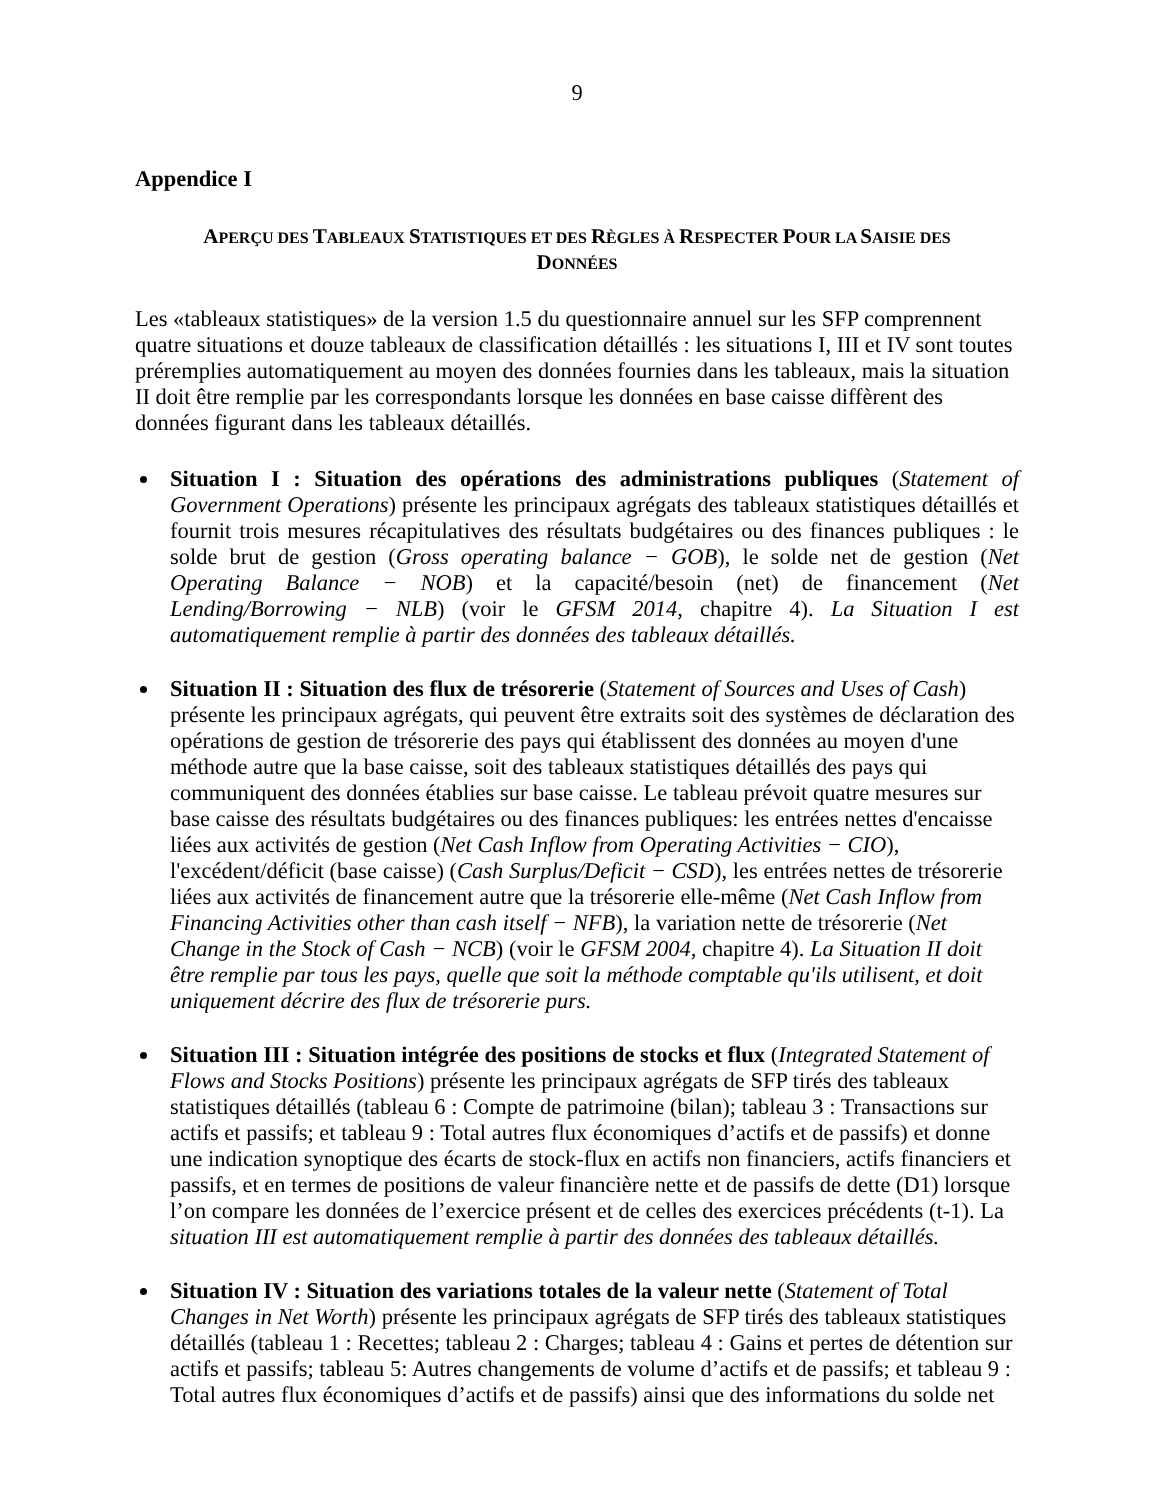9
Appendice I
APERÇU DES TABLEAUX STATISTIQUES ET DES RÈGLES À RESPECTER POUR LA SAISIE DES DONNÉES
Les «tableaux statistiques» de la version 1.5 du questionnaire annuel sur les SFP comprennent quatre situations et douze tableaux de classification détaillés : les situations I, III et IV sont toutes préremplies automatiquement au moyen des données fournies dans les tableaux, mais la situation II doit être remplie par les correspondants lorsque les données en base caisse diffèrent des données figurant dans les tableaux détaillés.
Situation I : Situation des opérations des administrations publiques (Statement of Government Operations) présente les principaux agrégats des tableaux statistiques détaillés et fournit trois mesures récapitulatives des résultats budgétaires ou des finances publiques : le solde brut de gestion (Gross operating balance − GOB), le solde net de gestion (Net Operating Balance − NOB) et la capacité/besoin (net) de financement (Net Lending/Borrowing − NLB) (voir le GFSM 2014, chapitre 4). La Situation I est automatiquement remplie à partir des données des tableaux détaillés.
Situation II : Situation des flux de trésorerie (Statement of Sources and Uses of Cash) présente les principaux agrégats, qui peuvent être extraits soit des systèmes de déclaration des opérations de gestion de trésorerie des pays qui établissent des données au moyen d'une méthode autre que la base caisse, soit des tableaux statistiques détaillés des pays qui communiquent des données établies sur base caisse. Le tableau prévoit quatre mesures sur base caisse des résultats budgétaires ou des finances publiques: les entrées nettes d'encaisse liées aux activités de gestion (Net Cash Inflow from Operating Activities − CIO), l'excédent/déficit (base caisse) (Cash Surplus/Deficit − CSD), les entrées nettes de trésorerie liées aux activités de financement autre que la trésorerie elle-même (Net Cash Inflow from Financing Activities other than cash itself − NFB), la variation nette de trésorerie (Net Change in the Stock of Cash − NCB) (voir le GFSM 2004, chapitre 4). La Situation II doit être remplie par tous les pays, quelle que soit la méthode comptable qu'ils utilisent, et doit uniquement décrire des flux de trésorerie purs.
Situation III : Situation intégrée des positions de stocks et flux (Integrated Statement of Flows and Stocks Positions) présente les principaux agrégats de SFP tirés des tableaux statistiques détaillés (tableau 6 : Compte de patrimoine (bilan); tableau 3 : Transactions sur actifs et passifs; et tableau 9 : Total autres flux économiques d’actifs et de passifs) et donne une indication synoptique des écarts de stock-flux en actifs non financiers, actifs financiers et passifs, et en termes de positions de valeur financière nette et de passifs de dette (D1) lorsque l’on compare les données de l’exercice présent et de celles des exercices précédents (t-1). La situation III est automatiquement remplie à partir des données des tableaux détaillés.
Situation IV : Situation des variations totales de la valeur nette (Statement of Total Changes in Net Worth) présente les principaux agrégats de SFP tirés des tableaux statistiques détaillés (tableau 1 : Recettes; tableau 2 : Charges; tableau 4 : Gains et pertes de détention sur actifs et passifs; tableau 5: Autres changements de volume d’actifs et de passifs; et tableau 9 : Total autres flux économiques d’actifs et de passifs) ainsi que des informations du solde net